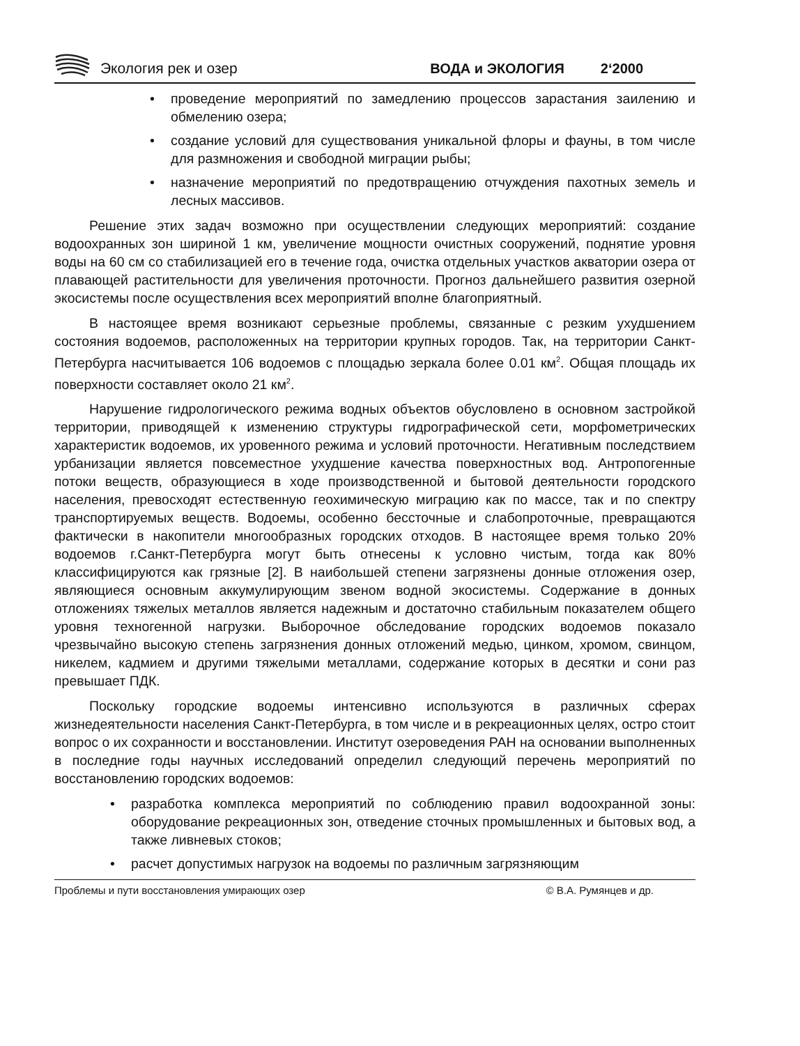Экология рек и озер
ВОДА и ЭКОЛОГИЯ
2‘2000
• проведение мероприятий по замедлению процессов зарастания заилению и обмелению озера;
• создание условий для существования уникальной флоры и фауны, в том числе для размножения и свободной миграции рыбы;
• назначение мероприятий по предотвращению отчуждения пахотных земель и лесных массивов.
Решение этих задач возможно при осуществлении следующих мероприятий: создание водоохранных зон шириной 1 км, увеличение мощности очистных сооружений, поднятие уровня воды на 60 см со стабилизацией его в течение года, очистка отдельных участков акватории озера от плавающей растительности для увеличения проточности. Прогноз дальнейшего развития озерной экосистемы после осуществления всех мероприятий вполне благоприятный.
В настоящее время возникают серьезные проблемы, связанные с резким ухудшением состояния водоемов, расположенных на территории крупных городов. Так, на территории Санкт-Петербурга насчитывается 106 водоемов с площадью зеркала более 0.01 км<sup>2</sup>. Общая площадь их поверхности составляет около 21 км<sup>2</sup>.
Нарушение гидрологического режима водных объектов обусловлено в основном застройкой территории, приводящей к изменению структуры гидрографической сети, морфометрических характеристик водоемов, их уровенного режима и условий проточности. Негативным последствием урбанизации является повсеместное ухудшение качества поверхностных вод. Антропогенные потоки веществ, образующиеся в ходе производственной и бытовой деятельности городского населения, превосходят естественную геохимическую миграцию как по массе, так и по спектру транспортируемых веществ. Водоемы, особенно бессточные и слабопроточные, превращаются фактически в накопители многообразных городских отходов. В настоящее время только 20% водоемов г.Санкт-Петербурга могут быть отнесены к условно чистым, тогда как 80% классифицируются как грязные [2]. В наибольшей степени загрязнены донные отложения озер, являющиеся основным аккумулирующим звеном водной экосистемы. Содержание в донных отложениях тяжелых металлов является надежным и достаточно стабильным показателем общего уровня техногенной нагрузки. Выборочное обследование городских водоемов показало чрезвычайно высокую степень загрязнения донных отложений медью, цинком, хромом, свинцом, никелем, кадмием и другими тяжелыми металлами, содержание которых в десятки и сони раз превышает ПДК.
Поскольку городские водоемы интенсивно используются в различных сферах жизнедеятельности населения Санкт-Петербурга, в том числе и в рекреационных целях, остро стоит вопрос о их сохранности и восстановлении. Институт озероведения РАН на основании выполненных в последние годы научных исследований определил следующий перечень мероприятий по восстановлению городских водоемов:
• разработка комплекса мероприятий по соблюдению правил водоохранной зоны: оборудование рекреационных зон, отведение сточных промышленных и бытовых вод, а также ливневых стоков;
• расчет допустимых нагрузок на водоемы по различным загрязняющим
Проблемы и пути восстановления умирающих озер © В.А. Румянцев и др.